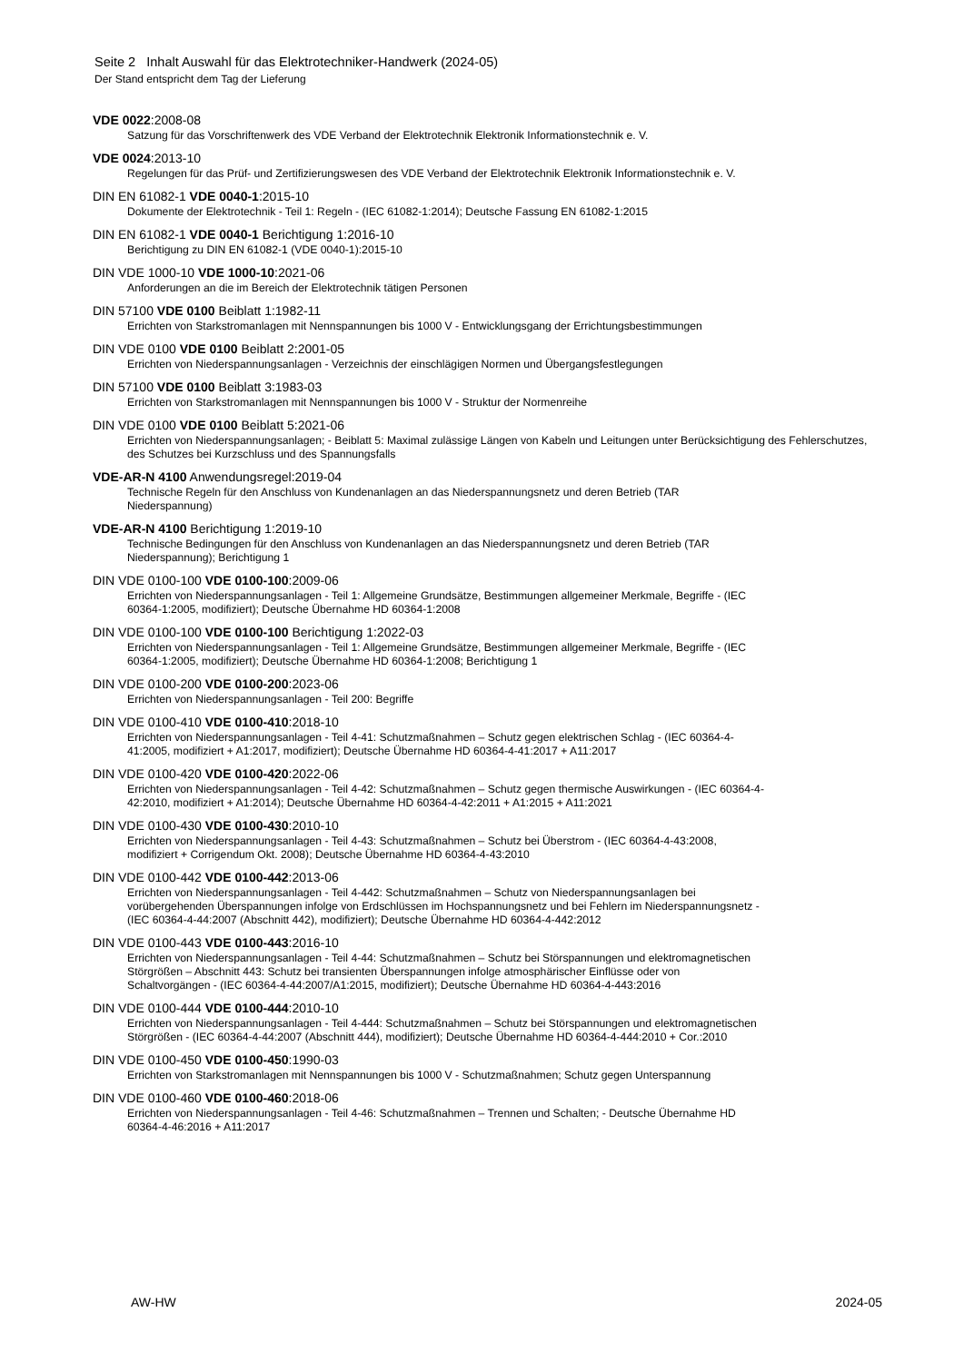Seite 2 Inhalt Auswahl für das Elektrotechniker-Handwerk (2024-05)
Der Stand entspricht dem Tag der Lieferung
VDE 0022:2008-08
Satzung für das Vorschriftenwerk des VDE Verband der Elektrotechnik Elektronik Informationstechnik e. V.
VDE 0024:2013-10
Regelungen für das Prüf- und Zertifizierungswesen des VDE Verband der Elektrotechnik Elektronik Informationstechnik e. V.
DIN EN 61082-1 VDE 0040-1:2015-10
Dokumente der Elektrotechnik - Teil 1: Regeln - (IEC 61082-1:2014); Deutsche Fassung EN 61082-1:2015
DIN EN 61082-1 VDE 0040-1 Berichtigung 1:2016-10
Berichtigung zu DIN EN 61082-1 (VDE 0040-1):2015-10
DIN VDE 1000-10 VDE 1000-10:2021-06
Anforderungen an die im Bereich der Elektrotechnik tätigen Personen
DIN 57100 VDE 0100 Beiblatt 1:1982-11
Errichten von Starkstromanlagen mit Nennspannungen bis 1000 V - Entwicklungsgang der Errichtungsbestimmungen
DIN VDE 0100 VDE 0100 Beiblatt 2:2001-05
Errichten von Niederspannungsanlagen - Verzeichnis der einschlägigen Normen und Übergangsfestlegungen
DIN 57100 VDE 0100 Beiblatt 3:1983-03
Errichten von Starkstromanlagen mit Nennspannungen bis 1000 V - Struktur der Normenreihe
DIN VDE 0100 VDE 0100 Beiblatt 5:2021-06
Errichten von Niederspannungsanlagen; - Beiblatt 5: Maximal zulässige Längen von Kabeln und Leitungen unter Berücksichtigung des Fehlerschutzes, des Schutzes bei Kurzschluss und des Spannungsfalls
VDE-AR-N 4100 Anwendungsregel:2019-04
Technische Regeln für den Anschluss von Kundenanlagen an das Niederspannungsnetz und deren Betrieb (TAR
Niederspannung)
VDE-AR-N 4100 Berichtigung 1:2019-10
Technische Bedingungen für den Anschluss von Kundenanlagen an das Niederspannungsnetz und deren Betrieb (TAR
Niederspannung); Berichtigung 1
DIN VDE 0100-100 VDE 0100-100:2009-06
Errichten von Niederspannungsanlagen - Teil 1: Allgemeine Grundsätze, Bestimmungen allgemeiner Merkmale, Begriffe - (IEC
60364-1:2005, modifiziert); Deutsche Übernahme HD 60364-1:2008
DIN VDE 0100-100 VDE 0100-100 Berichtigung 1:2022-03
Errichten von Niederspannungsanlagen - Teil 1: Allgemeine Grundsätze, Bestimmungen allgemeiner Merkmale, Begriffe - (IEC
60364-1:2005, modifiziert); Deutsche Übernahme HD 60364-1:2008; Berichtigung 1
DIN VDE 0100-200 VDE 0100-200:2023-06
Errichten von Niederspannungsanlagen - Teil 200: Begriffe
DIN VDE 0100-410 VDE 0100-410:2018-10
Errichten von Niederspannungsanlagen - Teil 4-41: Schutzmaßnahmen – Schutz gegen elektrischen Schlag - (IEC 60364-4-
41:2005, modifiziert + A1:2017, modifiziert); Deutsche Übernahme HD 60364-4-41:2017 + A11:2017
DIN VDE 0100-420 VDE 0100-420:2022-06
Errichten von Niederspannungsanlagen - Teil 4-42: Schutzmaßnahmen – Schutz gegen thermische Auswirkungen - (IEC 60364-4-
42:2010, modifiziert + A1:2014); Deutsche Übernahme HD 60364-4-42:2011 + A1:2015 + A11:2021
DIN VDE 0100-430 VDE 0100-430:2010-10
Errichten von Niederspannungsanlagen - Teil 4-43: Schutzmaßnahmen – Schutz bei Überstrom - (IEC 60364-4-43:2008,
modifiziert + Corrigendum Okt. 2008); Deutsche Übernahme HD 60364-4-43:2010
DIN VDE 0100-442 VDE 0100-442:2013-06
Errichten von Niederspannungsanlagen - Teil 4-442: Schutzmaßnahmen – Schutz von Niederspannungsanlagen bei
vorübergehenden Überspannungen infolge von Erdschlüssen im Hochspannungsnetz und bei Fehlern im Niederspannungsnetz -
(IEC 60364-4-44:2007 (Abschnitt 442), modifiziert); Deutsche Übernahme HD 60364-4-442:2012
DIN VDE 0100-443 VDE 0100-443:2016-10
Errichten von Niederspannungsanlagen - Teil 4-44: Schutzmaßnahmen – Schutz bei Störspannungen und elektromagnetischen
Störgrößen – Abschnitt 443: Schutz bei transienten Überspannungen infolge atmosphärischer Einflüsse oder von
Schaltvorgängen - (IEC 60364-4-44:2007/A1:2015, modifiziert); Deutsche Übernahme HD 60364-4-443:2016
DIN VDE 0100-444 VDE 0100-444:2010-10
Errichten von Niederspannungsanlagen - Teil 4-444: Schutzmaßnahmen – Schutz bei Störspannungen und elektromagnetischen
Störgrößen - (IEC 60364-4-44:2007 (Abschnitt 444), modifiziert); Deutsche Übernahme HD 60364-4-444:2010 + Cor.:2010
DIN VDE 0100-450 VDE 0100-450:1990-03
Errichten von Starkstromanlagen mit Nennspannungen bis 1000 V - Schutzmaßnahmen; Schutz gegen Unterspannung
DIN VDE 0100-460 VDE 0100-460:2018-06
Errichten von Niederspannungsanlagen - Teil 4-46: Schutzmaßnahmen – Trennen und Schalten; - Deutsche Übernahme HD
60364-4-46:2016 + A11:2017
AW-HW 2024-05